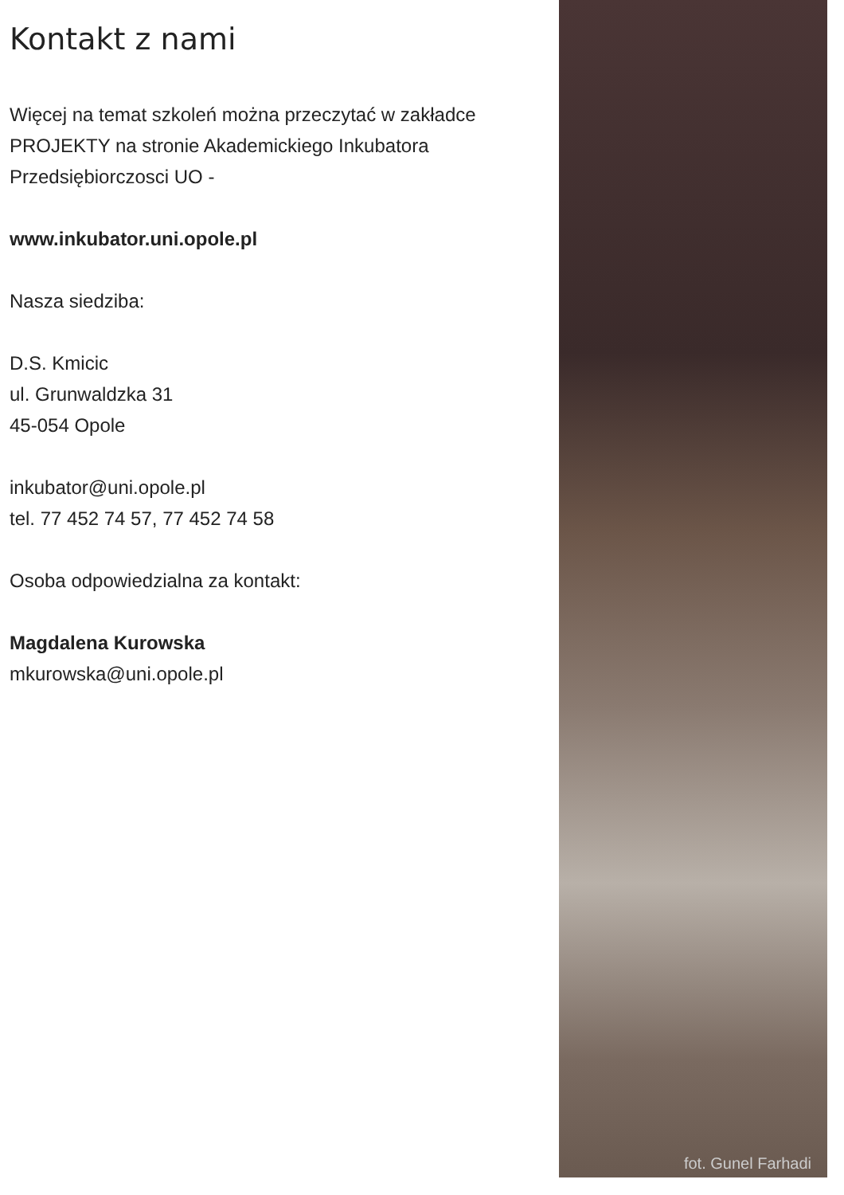Kontakt z nami
Więcej na temat szkoleń można przeczytać w zakładce PROJEKTY na stronie Akademickiego Inkubatora Przedsiębiorczosci UO -
www.inkubator.uni.opole.pl
Nasza siedziba:
D.S. Kmicic
ul. Grunwaldzka 31
45-054 Opole
inkubator@uni.opole.pl
tel. 77 452 74 57, 77 452 74 58
Osoba odpowiedzialna za kontakt:
Magdalena Kurowska
mkurowska@uni.opole.pl
fot. Gunel Farhadi